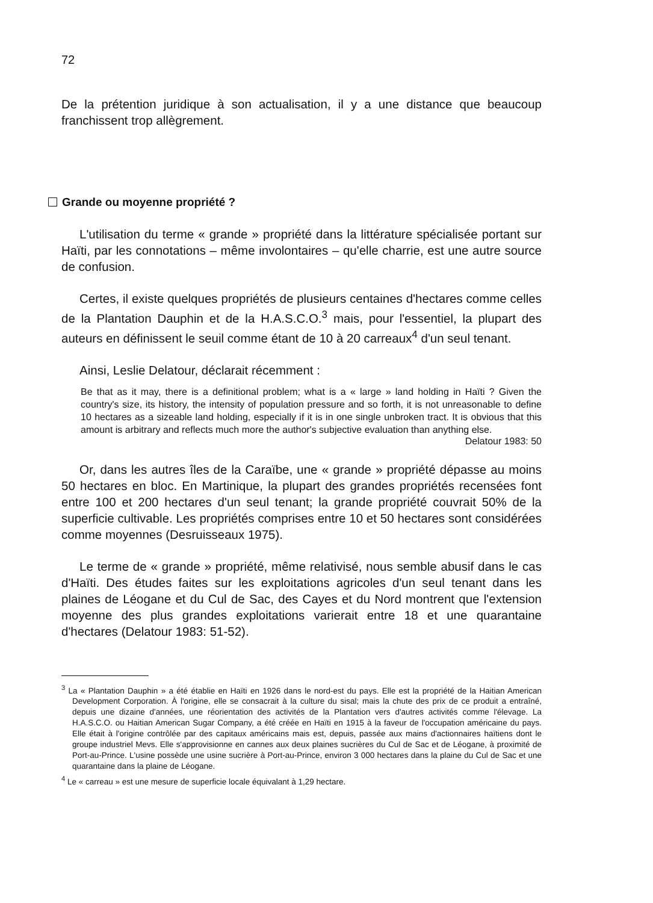72
De la prétention juridique à son actualisation, il y a une distance que beaucoup franchissent trop allègrement.
Grande ou moyenne propriété ?
L'utilisation du terme « grande » propriété dans la littérature spécialisée portant sur Haïti, par les connotations – même involontaires – qu'elle charrie, est une autre source de confusion.
Certes, il existe quelques propriétés de plusieurs centaines d'hectares comme celles de la Plantation Dauphin et de la H.A.S.C.O.<sup>3</sup> mais, pour l'essentiel, la plupart des auteurs en définissent le seuil comme étant de 10 à 20 carreaux<sup>4</sup> d'un seul tenant.
Ainsi, Leslie Delatour, déclarait récemment :
Be that as it may, there is a definitional problem; what is a « large » land holding in Haïti ? Given the country's size, its history, the intensity of population pressure and so forth, it is not unreasonable to define 10 hectares as a sizeable land holding, especially if it is in one single unbroken tract. It is obvious that this amount is arbitrary and reflects much more the author's subjective evaluation than anything else.
Delatour 1983: 50
Or, dans les autres îles de la Caraïbe, une « grande » propriété dépasse au moins 50 hectares en bloc. En Martinique, la plupart des grandes propriétés recensées font entre 100 et 200 hectares d'un seul tenant; la grande propriété couvrait 50% de la superficie cultivable. Les propriétés comprises entre 10 et 50 hectares sont considérées comme moyennes (Desruisseaux 1975).
Le terme de « grande » propriété, même relativisé, nous semble abusif dans le cas d'Haïti. Des études faites sur les exploitations agricoles d'un seul tenant dans les plaines de Léogane et du Cul de Sac, des Cayes et du Nord montrent que l'extension moyenne des plus grandes exploitations varierait entre 18 et une quarantaine d'hectares (Delatour 1983: 51-52).
<sup>3</sup> La « Plantation Dauphin » a été établie en Haïti en 1926 dans le nord-est du pays. Elle est la propriété de la Haitian American Development Corporation. À l'origine, elle se consacrait à la culture du sisal; mais la chute des prix de ce produit a entraîné, depuis une dizaine d'années, une réorientation des activités de la Plantation vers d'autres activités comme l'élevage. La H.A.S.C.O. ou Haitian American Sugar Company, a été créée en Haïti en 1915 à la faveur de l'occupation américaine du pays. Elle était à l'origine contrôlée par des capitaux américains mais est, depuis, passée aux mains d'actionnaires haïtiens dont le groupe industriel Mevs. Elle s'approvisionne en cannes aux deux plaines sucrières du Cul de Sac et de Léogane, à proximité de Port-au-Prince. L'usine possède une usine sucrière à Port-au-Prince, environ 3 000 hectares dans la plaine du Cul de Sac et une quarantaine dans la plaine de Léogane.
<sup>4</sup> Le « carreau » est une mesure de superficie locale équivalant à 1,29 hectare.